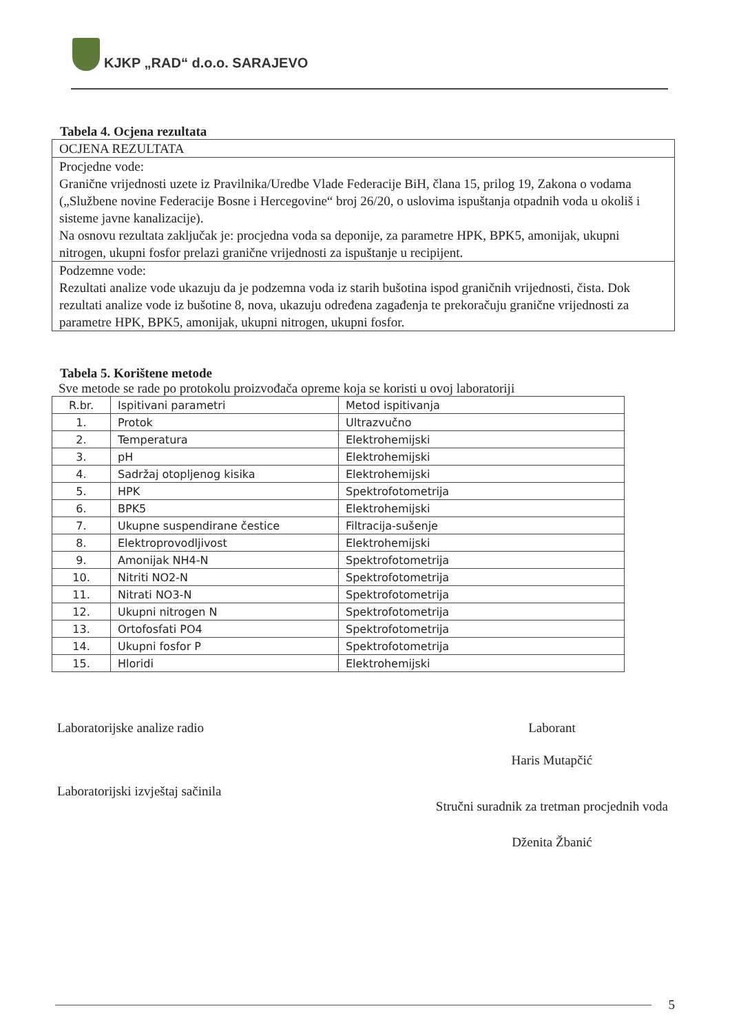KJKP „RAD“ d.o.o. SARAJEVO
Tabela 4. Ocjena rezultata
| OCJENA REZULTATA |
| Procjedne vode: Granične vrijednosti uzete iz Pravilnika/Uredbe Vlade Federacije BiH, člana 15, prilog 19, Zakona o vodama („Službene novine Federacije Bosne i Hercegovine“ broj 26/20, o uslovima ispuštanja otpadnih voda u okoliš i sisteme javne kanalizacije). Na osnovu rezultata zaključak je: procjedna voda sa deponije, za parametre HPK, BPK5, amonijak, ukupni nitrogen, ukupni fosfor prelazi granične vrijednosti za ispuštanje u recipijent. |
| Podzemne vode: Rezultati analize vode ukazuju da je podzemna voda iz starih bušotina ispod graničnih vrijednosti, čista. Dok rezultati analize vode iz bušotine 8, nova, ukazuju određena zagađenja te prekoračuju granične vrijednosti za parametre HPK, BPK5, amonijak, ukupni nitrogen, ukupni fosfor. |
Tabela 5. Korištene metode
Sve metode se rade po protokolu proizvođača opreme koja se koristi u ovoj laboratoriji
| R.br. | Ispitivani parametri | Metod ispitivanja |
| --- | --- | --- |
| 1. | Protok | Ultrazvučno |
| 2. | Temperatura | Elektrohemijski |
| 3. | pH | Elektrohemijski |
| 4. | Sadržaj otopljenog kisika | Elektrohemijski |
| 5. | HPK | Spektrofotometrija |
| 6. | BPK5 | Elektrohemijski |
| 7. | Ukupne suspendirane čestice | Filtracija-sušenje |
| 8. | Elektroprovodljivost | Elektrohemijski |
| 9. | Amonijak NH4-N | Spektrofotometrija |
| 10. | Nitriti NO2-N | Spektrofotometrija |
| 11. | Nitrati NO3-N | Spektrofotometrija |
| 12. | Ukupni nitrogen N | Spektrofotometrija |
| 13. | Ortofosfati PO4 | Spektrofotometrija |
| 14. | Ukupni fosfor P | Spektrofotometrija |
| 15. | Hloridi | Elektrohemijski |
Laboratorijske analize radio
Laboratorijski izvještaj sačinila
Laborant
Haris Mutapčić
Stručni suradnik za tretman procjednih voda
Dženita Žbanić
5